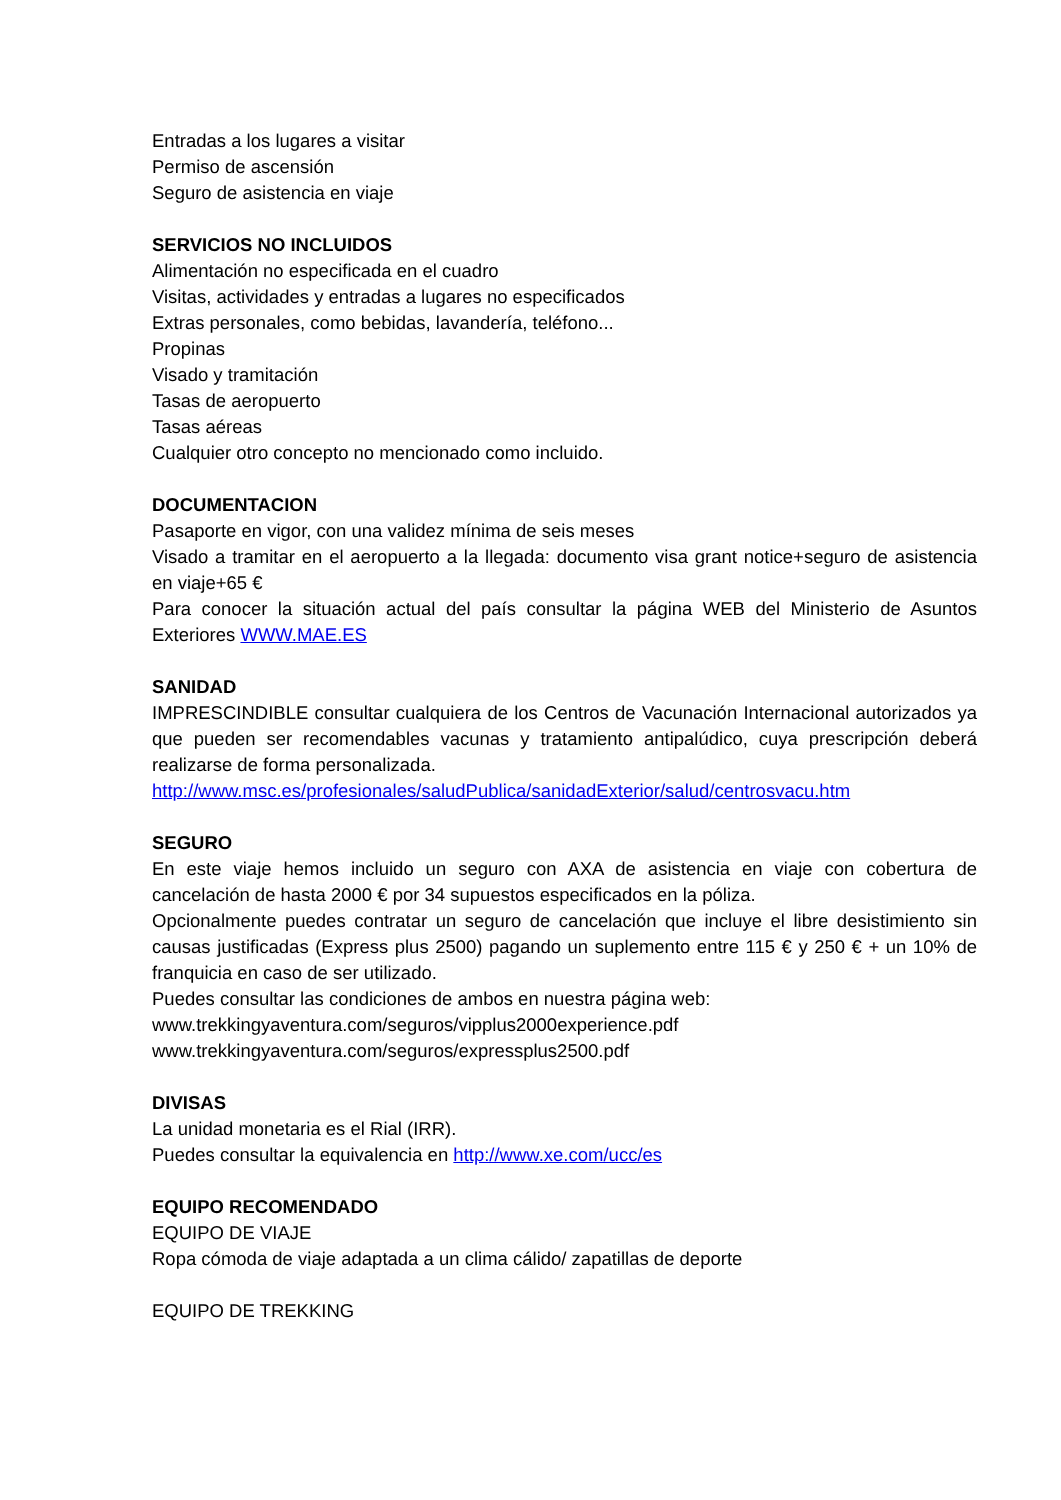Entradas a los lugares a visitar
Permiso de ascensión
Seguro de asistencia en viaje
SERVICIOS NO INCLUIDOS
Alimentación no especificada en el cuadro
Visitas, actividades y entradas a lugares no especificados
Extras personales, como bebidas, lavandería, teléfono...
Propinas
Visado y tramitación
Tasas de aeropuerto
Tasas aéreas
Cualquier otro concepto no mencionado como incluido.
DOCUMENTACION
Pasaporte en vigor, con una validez mínima de seis meses
Visado a tramitar en el aeropuerto a la llegada: documento visa grant notice+seguro de asistencia en viaje+65 €
Para conocer la situación actual del país consultar la página WEB del Ministerio de Asuntos Exteriores WWW.MAE.ES
SANIDAD
IMPRESCINDIBLE consultar cualquiera de los Centros de Vacunación Internacional autorizados ya que pueden ser recomendables vacunas y tratamiento antipalúdico, cuya prescripción deberá realizarse de forma personalizada.
http://www.msc.es/profesionales/saludPublica/sanidadExterior/salud/centrosvacu.htm
SEGURO
En este viaje hemos incluido un seguro con AXA de asistencia en viaje con cobertura de cancelación de hasta 2000 € por 34 supuestos especificados en la póliza.
Opcionalmente puedes contratar un seguro de cancelación que incluye el libre desistimiento sin causas justificadas (Express plus 2500) pagando un suplemento entre 115 € y 250 € + un 10% de franquicia en caso de ser utilizado.
Puedes consultar las condiciones de ambos en nuestra página web:
www.trekkingyaventura.com/seguros/vipplus2000experience.pdf
www.trekkingyaventura.com/seguros/expressplus2500.pdf
DIVISAS
La unidad monetaria es el Rial (IRR).
Puedes consultar la equivalencia en http://www.xe.com/ucc/es
EQUIPO RECOMENDADO
EQUIPO DE VIAJE
Ropa cómoda de viaje adaptada a un clima cálido/ zapatillas de deporte
EQUIPO DE TREKKING